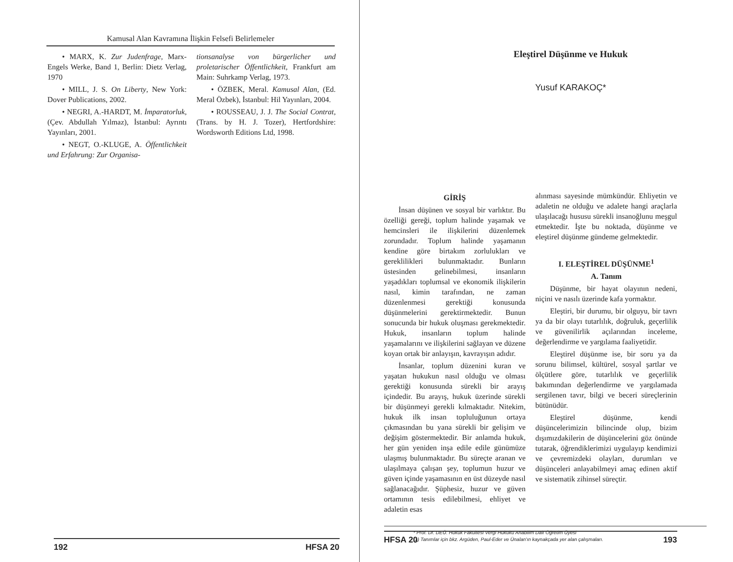Kamusal Alan Kavramına İlişkin Felsefi Belirlemeler
• MARX, K. Zur Judenfrage, Marx-Engels Werke, Band 1, Berlin: Dietz Verlag, 1970
• MILL, J. S. On Liberty, New York: Dover Publications, 2002.
• NEGRI, A.-HARDT, M. İmparatorluk, (Çev. Abdullah Yılmaz), İstanbul: Ayrıntı Yayınları, 2001.
• NEGT, O.-KLUGE, A. Öffentlichkeit und Erfahrung: Zur Organisa-
tionsanalyse von bürgerlicher und proletarischer Öffentlichkeit, Frankfurt am Main: Suhrkamp Verlag, 1973.
• ÖZBEK, Meral. Kamusal Alan, (Ed. Meral Özbek), İstanbul: Hil Yayınları, 2004.
• ROUSSEAU, J. J. The Social Contrat, (Trans. by H. J. Tozer), Hertfordshire: Wordsworth Editions Ltd, 1998.
192 HFSA 20
Eleştirel Düşünme ve Hukuk
Yusuf KARAKOÇ*
GİRİŞ
İnsan düşünen ve sosyal bir varlıktır. Bu özelliği gereği, toplum halinde yaşamak ve hemcinsleri ile ilişkilerini düzenlemek zorundadır. Toplum halinde yaşamanın kendine göre birtakım zorlulukları ve gereklilikleri bulunmaktadır. Bunların üstesinden gelinebilmesi, insanların yaşadıkları toplumsal ve ekonomik ilişkilerin nasıl, kimin tarafından, ne zaman düzenlenmesi gerektiği konusunda düşünmelerini gerektirmektedir. Bunun sonucunda bir hukuk oluşması gerekmektedir. Hukuk, insanların toplum halinde yaşamalarını ve ilişkilerini sağlayan ve düzene koyan ortak bir anlayışın, kavrayışın adıdır.
İnsanlar, toplum düzenini kuran ve yaşatan hukukun nasıl olduğu ve olması gerektiği konusunda sürekli bir arayış içindedir. Bu arayış, hukuk üzerinde sürekli bir düşünmeyi gerekli kılmaktadır. Nitekim, hukuk ilk insan topluluğunun ortaya çıkmasından bu yana sürekli bir gelişim ve değişim göstermektedir. Bir anlamda hukuk, her gün yeniden inşa edile edile günümüze ulaşmış bulunmaktadır. Bu süreçte aranan ve ulaşılmaya çalışan şey, toplumun huzur ve güven içinde yaşamasının en üst düzeyde nasıl sağlanacağıdır. Şüphesiz, huzur ve güven ortamının tesis edilebilmesi, ehliyet ve adaletin esas
alınması sayesinde mümkündür. Ehliyetin ve adaletin ne olduğu ve adalete hangi araçlarla ulaşılacağı hususu sürekli insanoğlunu meşgul etmektedir. İşte bu noktada, düşünme ve eleştirel düşünme gündeme gelmektedir.
I. ELEŞTİREL DÜŞÜNME<sup>1</sup>
A. Tanım
Düşünme, bir hayat olayının nedeni, niçini ve nasılı üzerinde kafa yormaktır.
Eleştiri, bir durumu, bir olguyu, bir tavrı ya da bir olayı tutarlılık, doğruluk, geçerlilik ve güvenilirlik açılarından inceleme, değerlendirme ve yargılama faaliyetidir.
Eleştirel düşünme ise, bir soru ya da sorunu bilimsel, kültürel, sosyal şartlar ve ölçütlere göre, tutarlılık ve geçerlilik bakımından değerlendirme ve yargılamada sergilenen tavır, bilgi ve beceri süreçlerinin bütünüdür.
Eleştirel düşünme, kendi düşüncelerimizin bilincinde olup, bizim dışımızdakilerin de düşüncelerini göz önünde tutarak, öğrendiklerimizi uygulayıp kendimizi ve çevremizdeki olayları, durumları ve düşünceleri anlayabilmeyi amaç edinen aktif ve sistematik zihinsel süreçtir.
* Prof. Dr. DEÜ. Hukuk Fakültesi Vergi Hukuku Anabilim Dalı Öğretim Üyesi
(1) Tanımlar için bkz. Argüden, Paul-Eder ve Ünalan'ın kaynakçada yer alan çalışmaları.
HFSA 20 193